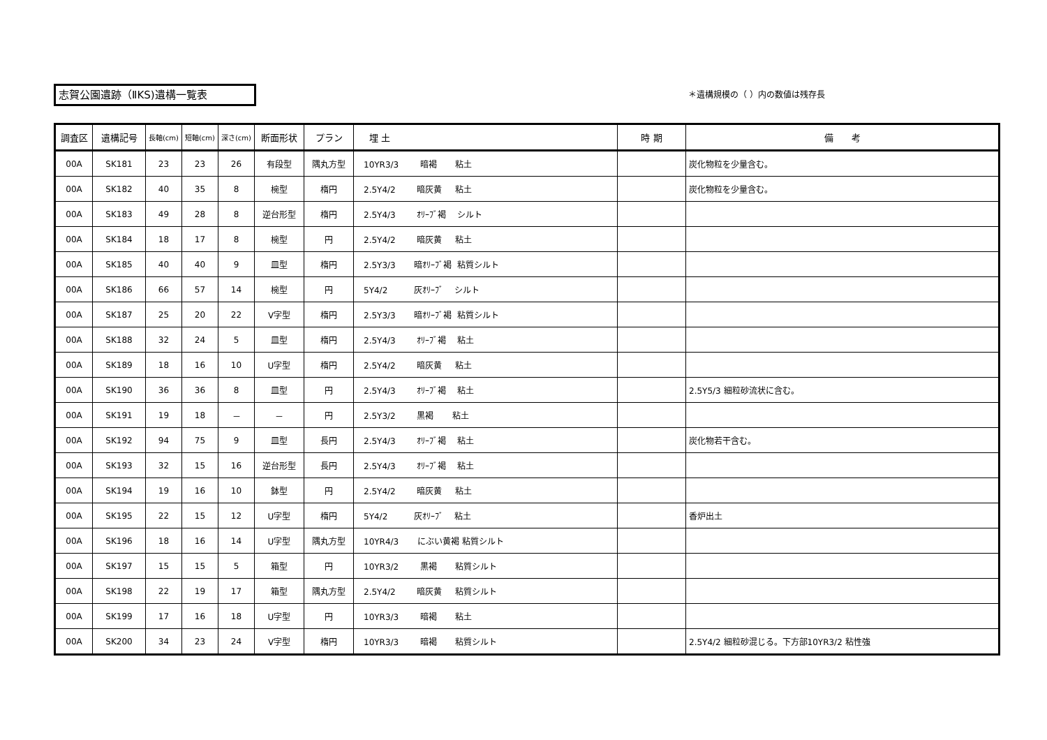志賀公園遺跡（ⅡKS)遺構一覧表 ＊遺構規模の（ ）内の数値は残存長
| 調査区 | 遺構記号 | 長軸(cm) | 短軸(cm) | 深さ(cm) | 断面形状 | プラン | 埋 土 | 時 期 | 備 考 |
| --- | --- | --- | --- | --- | --- | --- | --- | --- | --- |
| 00A | SK181 | 23 | 23 | 26 | 有段型 | 隅丸方型 | 10YR3/3 暗褐 粘土 | | 炭化物粒を少量含む。 |
| 00A | SK182 | 40 | 35 | 8 | 椀型 | 楕円 | 2.5Y4/2 暗灰黄 粘土 | | 炭化物粒を少量含む。 |
| 00A | SK183 | 49 | 28 | 8 | 逆台形型 | 楕円 | 2.5Y4/3 ｵﾘｰﾌﾞ褐 シルト | | |
| 00A | SK184 | 18 | 17 | 8 | 椀型 | 円 | 2.5Y4/2 暗灰黄 粘土 | | |
| 00A | SK185 | 40 | 40 | 9 | 皿型 | 楕円 | 2.5Y3/3 暗ｵﾘｰﾌﾞ褐 粘質シルト | | |
| 00A | SK186 | 66 | 57 | 14 | 椀型 | 円 | 5Y4/2 灰ｵﾘｰﾌﾞ シルト | | |
| 00A | SK187 | 25 | 20 | 22 | V字型 | 楕円 | 2.5Y3/3 暗ｵﾘｰﾌﾞ褐 粘質シルト | | |
| 00A | SK188 | 32 | 24 | 5 | 皿型 | 楕円 | 2.5Y4/3 ｵﾘｰﾌﾞ褐 粘土 | | |
| 00A | SK189 | 18 | 16 | 10 | U字型 | 楕円 | 2.5Y4/2 暗灰黄 粘土 | | |
| 00A | SK190 | 36 | 36 | 8 | 皿型 | 円 | 2.5Y4/3 ｵﾘｰﾌﾞ褐 粘土 | | 2.5Y5/3 細粒砂流状に含む。 |
| 00A | SK191 | 19 | 18 | － | － | 円 | 2.5Y3/2 黒褐 粘土 | | |
| 00A | SK192 | 94 | 75 | 9 | 皿型 | 長円 | 2.5Y4/3 ｵﾘｰﾌﾞ褐 粘土 | | 炭化物若干含む。 |
| 00A | SK193 | 32 | 15 | 16 | 逆台形型 | 長円 | 2.5Y4/3 ｵﾘｰﾌﾞ褐 粘土 | | |
| 00A | SK194 | 19 | 16 | 10 | 鉢型 | 円 | 2.5Y4/2 暗灰黄 粘土 | | |
| 00A | SK195 | 22 | 15 | 12 | U字型 | 楕円 | 5Y4/2 灰ｵﾘｰﾌﾞ 粘土 | | 香炉出土 |
| 00A | SK196 | 18 | 16 | 14 | U字型 | 隅丸方型 | 10YR4/3 にぶい黄褐 粘質シルト | | |
| 00A | SK197 | 15 | 15 | 5 | 箱型 | 円 | 10YR3/2 黒褐 粘質シルト | | |
| 00A | SK198 | 22 | 19 | 17 | 箱型 | 隅丸方型 | 2.5Y4/2 暗灰黄 粘質シルト | | |
| 00A | SK199 | 17 | 16 | 18 | U字型 | 円 | 10YR3/3 暗褐 粘土 | | |
| 00A | SK200 | 34 | 23 | 24 | V字型 | 楕円 | 10YR3/3 暗褐 粘質シルト | | 2.5Y4/2 細粒砂混じる。下方部10YR3/2 粘性強 |